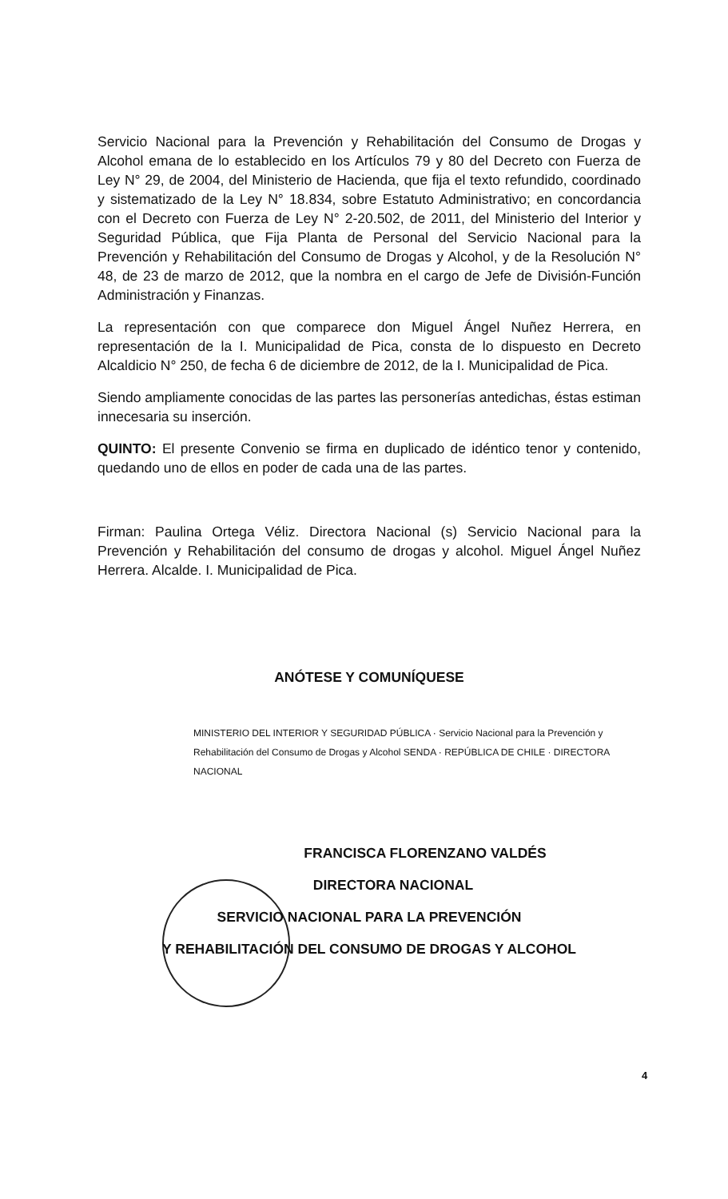Servicio Nacional para la Prevención y Rehabilitación del Consumo de Drogas y Alcohol emana de lo establecido en los Artículos 79 y 80 del Decreto con Fuerza de Ley N° 29, de 2004, del Ministerio de Hacienda, que fija el texto refundido, coordinado y sistematizado de la Ley N° 18.834, sobre Estatuto Administrativo; en concordancia con el Decreto con Fuerza de Ley N° 2-20.502, de 2011, del Ministerio del Interior y Seguridad Pública, que Fija Planta de Personal del Servicio Nacional para la Prevención y Rehabilitación del Consumo de Drogas y Alcohol, y de la Resolución N° 48, de 23 de marzo de 2012, que la nombra en el cargo de Jefe de División-Función Administración y Finanzas.
La representación con que comparece don Miguel Ángel Nuñez Herrera, en representación de la I. Municipalidad de Pica, consta de lo dispuesto en Decreto Alcaldicio N° 250, de fecha 6 de diciembre de 2012, de la I. Municipalidad de Pica.
Siendo ampliamente conocidas de las partes las personerías antedichas, éstas estiman innecesaria su inserción.
QUINTO: El presente Convenio se firma en duplicado de idéntico tenor y contenido, quedando uno de ellos en poder de cada una de las partes.
Firman: Paulina Ortega Véliz. Directora Nacional (s) Servicio Nacional para la Prevención y Rehabilitación del consumo de drogas y alcohol. Miguel Ángel Nuñez Herrera. Alcalde. I. Municipalidad de Pica.
ANÓTESE Y COMUNÍQUESE
MINISTERIO DEL INTERIOR Y SEGURIDAD PÚBLICA · Servicio Nacional para la Prevención y Rehabilitación del Consumo de Drogas y Alcohol SENDA · REPÚBLICA DE CHILE · DIRECTORA NACIONAL
FRANCISCA FLORENZANO VALDÉS
DIRECTORA NACIONAL
SERVICIO NACIONAL PARA LA PREVENCIÓN
Y REHABILITACIÓN DEL CONSUMO DE DROGAS Y ALCOHOL
4